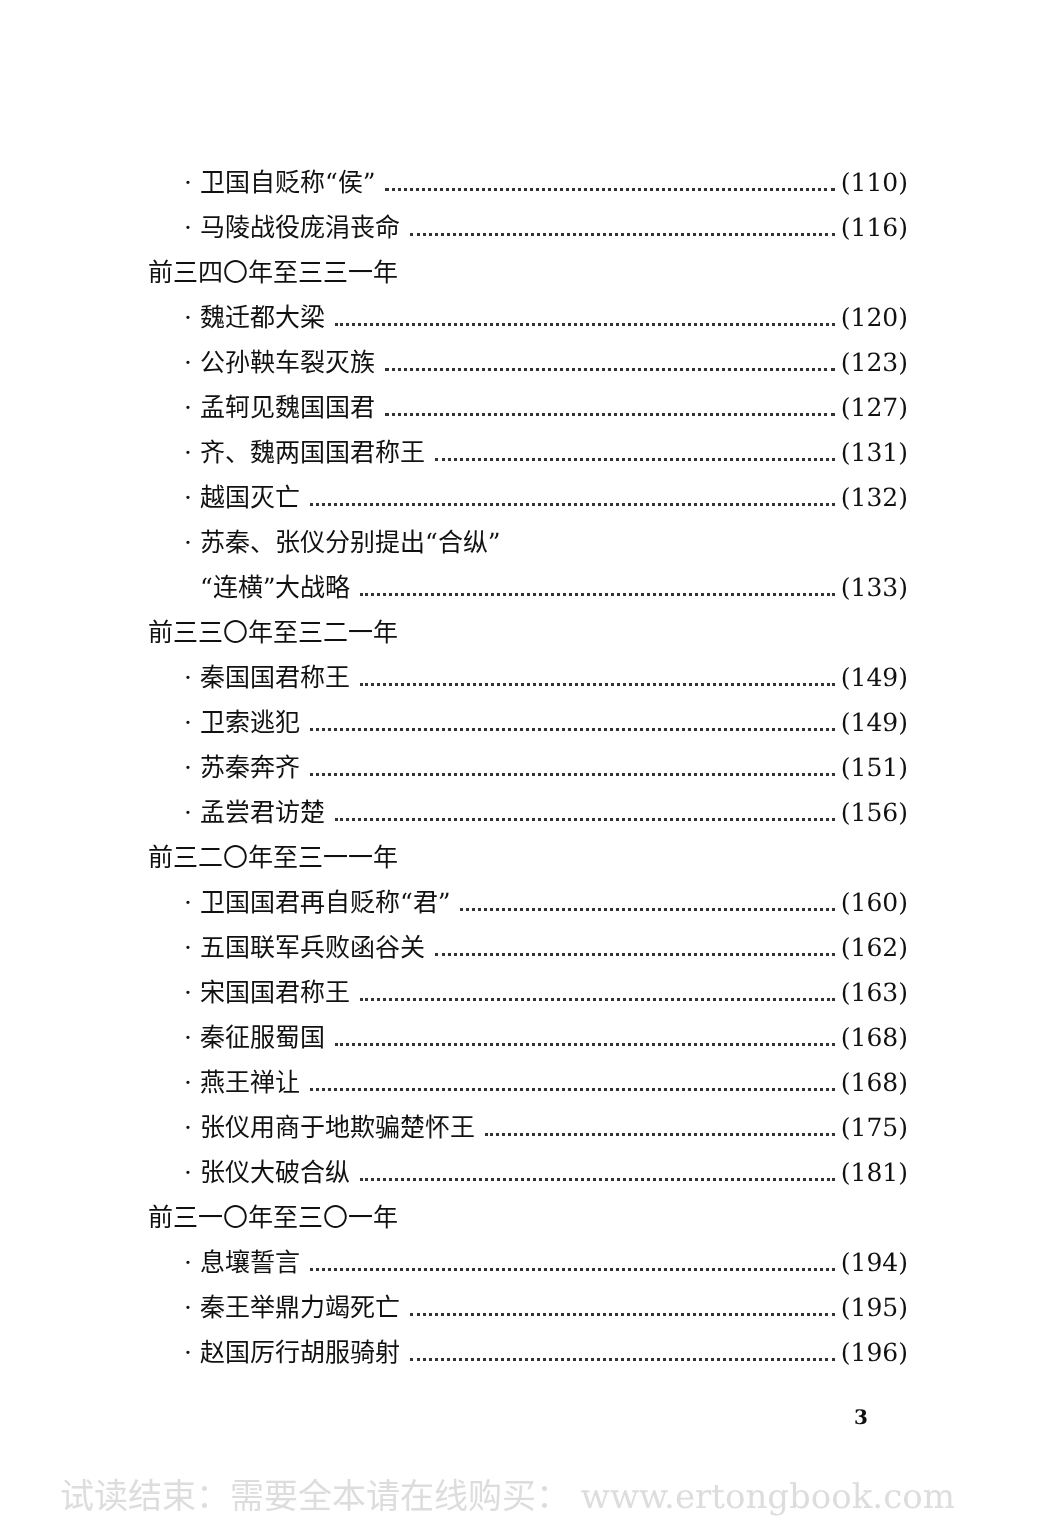· 卫国自贬称“侯” (110)
· 马陵战役庞涓丧命 (116)
前三四〇年至三三一年
· 魏迁都大梁 (120)
· 公孙鞅车裂灭族 (123)
· 孟轲见魏国国君 (127)
· 齐、魏两国国君称王 (131)
· 越国灭亡 (132)
· 苏秦、张仪分别提出“合纵”
“连横”大战略 (133)
前三三〇年至三二一年
· 秦国国君称王 (149)
· 卫索逃犯 (149)
· 苏秦奔齐 (151)
· 孟尝君访楚 (156)
前三二〇年至三一一年
· 卫国国君再自贬称“君” (160)
· 五国联军兵败函谷关 (162)
· 宋国国君称王 (163)
· 秦征服蜀国 (168)
· 燕王禅让 (168)
· 张仪用商于地欺骗楚怀王 (175)
· 张仪大破合纵 (181)
前三一〇年至三〇一年
· 息壤誓言 (194)
· 秦王举鼎力竭死亡 (195)
· 赵国厉行胡服骑射 (196)
3
试读结束：需要全本请在线购买： www.ertongbook.com